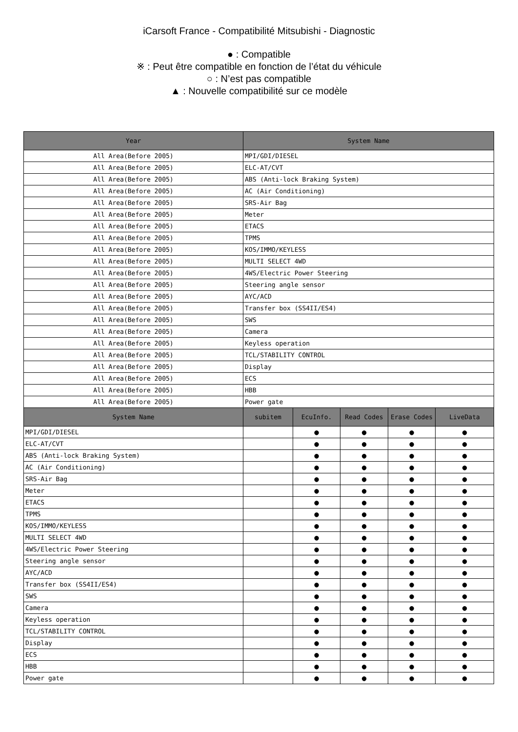iCarsoft France - Compatibilité Mitsubishi - Diagnostic
● : Compatible
※ : Peut être compatible en fonction de l’état du véhicule
○ : N’est pas compatible
▲ : Nouvelle compatibilité sur ce modèle
| Year | System Name | | | | |
| --- | --- | --- | --- | --- | --- |
| All Area(Before 2005) | MPI/GDI/DIESEL | | | | |
| All Area(Before 2005) | ELC-AT/CVT | | | | |
| All Area(Before 2005) | ABS (Anti-lock Braking System) | | | | |
| All Area(Before 2005) | AC (Air Conditioning) | | | | |
| All Area(Before 2005) | SRS-Air Bag | | | | |
| All Area(Before 2005) | Meter | | | | |
| All Area(Before 2005) | ETACS | | | | |
| All Area(Before 2005) | TPMS | | | | |
| All Area(Before 2005) | KOS/IMMO/KEYLESS | | | | |
| All Area(Before 2005) | MULTI SELECT 4WD | | | | |
| All Area(Before 2005) | 4WS/Electric Power Steering | | | | |
| All Area(Before 2005) | Steering angle sensor | | | | |
| All Area(Before 2005) | AYC/ACD | | | | |
| All Area(Before 2005) | Transfer box (SS4II/ES4) | | | | |
| All Area(Before 2005) | SWS | | | | |
| All Area(Before 2005) | Camera | | | | |
| All Area(Before 2005) | Keyless operation | | | | |
| All Area(Before 2005) | TCL/STABILITY CONTROL | | | | |
| All Area(Before 2005) | Display | | | | |
| All Area(Before 2005) | ECS | | | | |
| All Area(Before 2005) | HBB | | | | |
| All Area(Before 2005) | Power gate | | | | |
| System Name | subitem | EcuInfo. | Read Codes | Erase Codes | LiveData |
| MPI/GDI/DIESEL | | ● | ● | ● | ● |
| ELC-AT/CVT | | ● | ● | ● | ● |
| ABS (Anti-lock Braking System) | | ● | ● | ● | ● |
| AC (Air Conditioning) | | ● | ● | ● | ● |
| SRS-Air Bag | | ● | ● | ● | ● |
| Meter | | ● | ● | ● | ● |
| ETACS | | ● | ● | ● | ● |
| TPMS | | ● | ● | ● | ● |
| KOS/IMMO/KEYLESS | | ● | ● | ● | ● |
| MULTI SELECT 4WD | | ● | ● | ● | ● |
| 4WS/Electric Power Steering | | ● | ● | ● | ● |
| Steering angle sensor | | ● | ● | ● | ● |
| AYC/ACD | | ● | ● | ● | ● |
| Transfer box (SS4II/ES4) | | ● | ● | ● | ● |
| SWS | | ● | ● | ● | ● |
| Camera | | ● | ● | ● | ● |
| Keyless operation | | ● | ● | ● | ● |
| TCL/STABILITY CONTROL | | ● | ● | ● | ● |
| Display | | ● | ● | ● | ● |
| ECS | | ● | ● | ● | ● |
| HBB | | ● | ● | ● | ● |
| Power gate | | ● | ● | ● | ● |